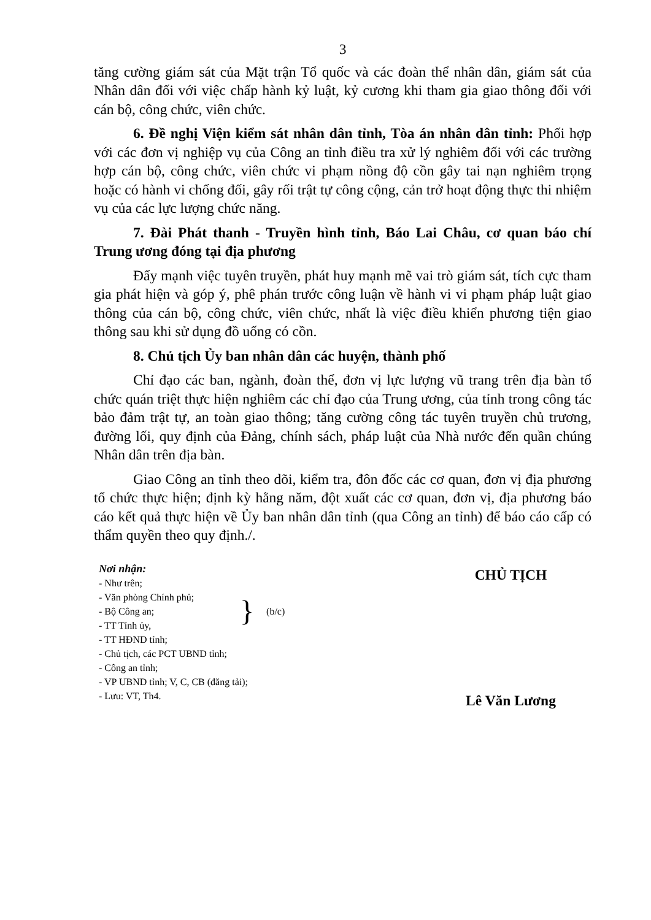3
tăng cường giám sát của Mặt trận Tổ quốc và các đoàn thể nhân dân, giám sát của Nhân dân đối với việc chấp hành kỷ luật, kỷ cương khi tham gia giao thông đối với cán bộ, công chức, viên chức.
6. Đề nghị Viện kiểm sát nhân dân tỉnh, Tòa án nhân dân tỉnh: Phối hợp với các đơn vị nghiệp vụ của Công an tỉnh điều tra xử lý nghiêm đối với các trường hợp cán bộ, công chức, viên chức vi phạm nồng độ cồn gây tai nạn nghiêm trọng hoặc có hành vi chống đối, gây rối trật tự công cộng, cản trở hoạt động thực thi nhiệm vụ của các lực lượng chức năng.
7. Đài Phát thanh - Truyền hình tỉnh, Báo Lai Châu, cơ quan báo chí Trung ương đóng tại địa phương
Đẩy mạnh việc tuyên truyền, phát huy mạnh mẽ vai trò giám sát, tích cực tham gia phát hiện và góp ý, phê phán trước công luận về hành vi vi phạm pháp luật giao thông của cán bộ, công chức, viên chức, nhất là việc điều khiển phương tiện giao thông sau khi sử dụng đồ uống có cồn.
8. Chủ tịch Ủy ban nhân dân các huyện, thành phố
Chỉ đạo các ban, ngành, đoàn thể, đơn vị lực lượng vũ trang trên địa bàn tổ chức quán triệt thực hiện nghiêm các chỉ đạo của Trung ương, của tỉnh trong công tác bảo đảm trật tự, an toàn giao thông; tăng cường công tác tuyên truyền chủ trương, đường lối, quy định của Đảng, chính sách, pháp luật của Nhà nước đến quần chúng Nhân dân trên địa bàn.
Giao Công an tỉnh theo dõi, kiểm tra, đôn đốc các cơ quan, đơn vị địa phương tổ chức thực hiện; định kỳ hằng năm, đột xuất các cơ quan, đơn vị, địa phương báo cáo kết quả thực hiện về Ủy ban nhân dân tỉnh (qua Công an tỉnh) để báo cáo cấp có thẩm quyền theo quy định./.
Nơi nhận:
- Như trên;
- Văn phòng Chính phủ;
- Bộ Công an;
- TT Tỉnh ủy,
} (b/c)
- TT HĐND tỉnh;
- Chủ tịch, các PCT UBND tỉnh;
- Công an tỉnh;
- VP UBND tỉnh; V, C, CB (đăng tải);
- Lưu: VT, Th4.
CHỦ TỊCH
Lê Văn Lương